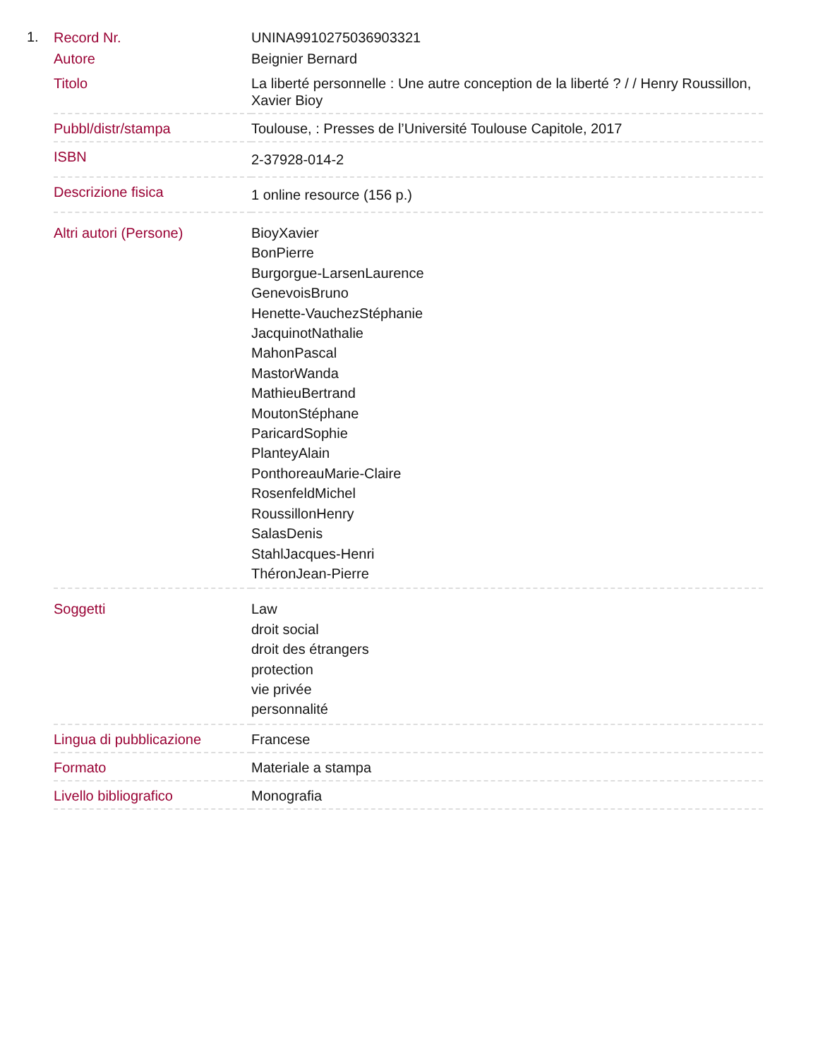1.
| Record Nr. | UNINA9910275036903321 |
| Autore | Beignier Bernard |
| Titolo | La liberté personnelle : Une autre conception de la liberté ? / / Henry Roussillon, Xavier Bioy |
| Pubbl/distr/stampa | Toulouse, : Presses de l’Université Toulouse Capitole, 2017 |
| ISBN | 2-37928-014-2 |
| Descrizione fisica | 1 online resource (156 p.) |
| Altri autori (Persone) | BioyXavier BonPierre Burgorgue-LarsenLaurence GenevoisBruno Henette-VauchezStéphanie JacquinotNathalie MahonPascal MastorWanda MathieuBertrand MoutonStéphane ParicardSophie PlanteyAlain PonthoreauMarie-Claire RosenfeldMichel RoussillonHenry SalasDenis StahlJacques-Henri ThéronJean-Pierre |
| Soggetti | Law droit social droit des étrangers protection vie privée personnalité |
| Lingua di pubblicazione | Francese |
| Formato | Materiale a stampa |
| Livello bibliografico | Monografia |